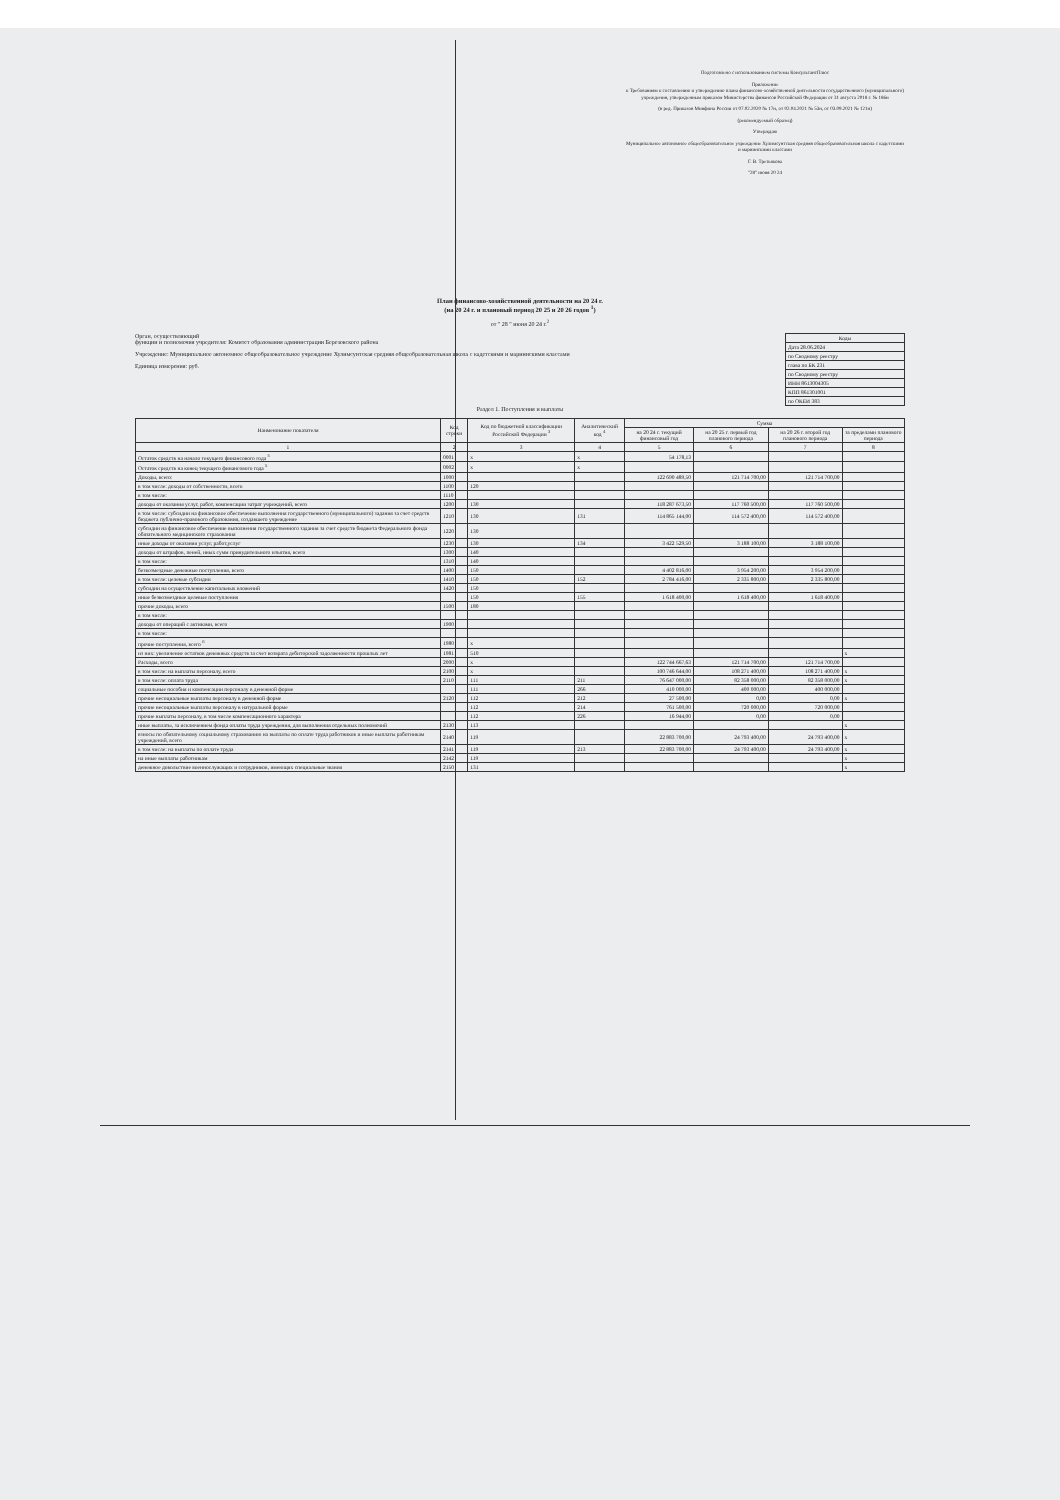Подготовлено с использованием системы КонсультантПлюс
Приложение
к Требованиям к составлению и утверждению плана финансово-хозяйственной деятельности государственного (муниципального) учреждения, утвержденным приказом Министерства финансов Российской Федерации от 31 августа 2018 г. № 186н
(в ред. Приказов Минфина России от 07.02.2020 № 17н, от 02.04.2021 № 53н, от 03.09.2021 № 121н)
(рекомендуемый образец)
Утверждаю
Муниципальное автономное общеобразовательное учреждение Хулимсунтская средняя общеобразовательная школа с кадетскими и мариинскими классами
Г. В. Третьякова
"28" июня 20 24
План финансово-хозяйственной деятельности на 20 24 г.
(на 20 24 г. и плановый период 20 25 и 20 26 годов <sup>1</sup>)
от " 28 " июня 20 24 г.<sup>2</sup>
| Коды |
| Дата 28.06.2024 |
| по Сводному реестру |
| глава по БК 231 |
| по Сводному реестру |
| ИНН 8613004305 |
| КПП 861301001 |
| по ОКЕИ 383 |
Орган, осуществляющий
функции и полномочия учредителя: Комитет образования администрации Березовского района
Учреждение: Муниципальное автономное общеобразовательное учреждение Хулимсунтская средняя общеобразовательная школа с кадетскими и мариинскими классами
Единица измерения: руб.
Раздел 1. Поступления и выплаты
| Наименование показателя | Код строки | Код по бюджетной классификации Российской Федерации <sup>3</sup> | Аналитический код <sup>4</sup> | Сумма | | | |
| --- | --- | --- | --- | --- | --- | --- | --- |
| | | | | на 20 24 г. текущий финансовый год | на 20 25 г. первый год планового периода | на 20 26 г. второй год планового периода | за пределами планового периода |
| 1 | 2 | 3 | 4 | 5 | 6 | 7 | 8 |
| Остаток средств на начало текущего финансового года <sup>5</sup> | 0001 | x | x | 54 178,13 | | | |
| Остаток средств на конец текущего финансового года <sup>5</sup> | 0002 | x | x | | | | |
| Доходы, всего: | 1000 | | | 122 690 489,50 | 121 714 700,00 | 121 714 700,00 | |
| в том числе: доходы от собственности, всего | 1100 | 120 | | | | | |
| в том числе: | 1110 | | | | | | |
| доходы от оказания услуг, работ, компенсации затрат учреждений, всего | 1200 | 130 | | 118 287 673,50 | 117 760 500,00 | 117 760 500,00 | |
| в том числе: субсидии на финансовое обеспечение выполнения государственного (муниципального) задания за счет средств бюджета публично-правового образования, создавшего учреждение | 1210 | 130 | 131 | 114 865 144,00 | 114 572 400,00 | 114 572 400,00 | |
| субсидии на финансовое обеспечение выполнения государственного задания за счет средств бюджета Федерального фонда обязательного медицинского страхования | 1220 | 130 | | | | | |
| иные доходы от оказания услуг, работ,услуг | 1230 | 130 | 134 | 3 422 529,50 | 3 188 100,00 | 3 188 100,00 | |
| доходы от штрафов, пеней, иных сумм принудительного изъятия, всего | 1300 | 140 | | | | | |
| в том числе: | 1310 | 140 | | | | | |
| безвозмездные денежные поступления, всего | 1400 | 150 | | 4 402 816,00 | 3 954 200,00 | 3 954 200,00 | |
| в том числе: целевые субсидии | 1410 | 150 | 152 | 2 784 416,00 | 2 335 800,00 | 2 335 800,00 | |
| субсидии на осуществление капитальных вложений | 1420 | 150 | | | | | |
| иные безвозмездные целевые поступления | | 150 | 155 | 1 618 400,00 | 1 618 400,00 | 1 618 400,00 | |
| прочие доходы, всего | 1500 | 180 | | | | | |
| в том числе: | | | | | | | |
| доходы от операций с активами, всего | 1900 | | | | | | |
| в том числе: | | | | | | | |
| прочие поступления, всего <sup>6</sup> | 1980 | x | | | | | |
| из них: увеличение остатков денежных средств за счет возврата дебиторской задолженности прошлых лет | 1981 | 510 | | | | | x |
| Расходы, всего | 2000 | x | | 122 744 667,63 | 121 714 700,00 | 121 714 700,00 | |
| в том числе: на выплаты персоналу, всего | 2100 | x | | 100 746 644,00 | 108 271 400,00 | 108 271 400,00 | x |
| в том числе: оплата труда | 2110 | 111 | 211 | 76 647 000,00 | 82 358 000,00 | 82 358 000,00 | x |
| социальные пособия и компенсации персоналу в денежной форме | | 111 | 266 | 410 000,00 | 400 000,00 | 400 000,00 | |
| прочие несоциальные выплаты персоналу в денежной форме | 2120 | 112 | 212 | 27 500,00 | 0,00 | 0,00 | x |
| прочие несоциальные выплаты персоналу в натуральной форме | | 112 | 214 | 761 500,00 | 720 000,00 | 720 000,00 | |
| прочие выплаты персоналу, в том числе компенсационного характера | | 112 | 226 | 16 944,00 | 0,00 | 0,00 | |
| иные выплаты, за исключением фонда оплаты труда учреждения, для выполнения отдельных полномочий | 2130 | 113 | | | | | x |
| взносы по обязательному социальному страхованию на выплаты по оплате труда работников и иные выплаты работникам учреждений, всего | 2140 | 119 | | 22 883 700,00 | 24 793 400,00 | 24 793 400,00 | x |
| в том числе: на выплаты по оплате труда | 2141 | 119 | 213 | 22 883 700,00 | 24 793 400,00 | 24 793 400,00 | x |
| на иные выплаты работникам | 2142 | 119 | | | | | x |
| денежное довольствие военнослужащих и сотрудников, имеющих специальные звания | 2150 | 131 | | | | | x |